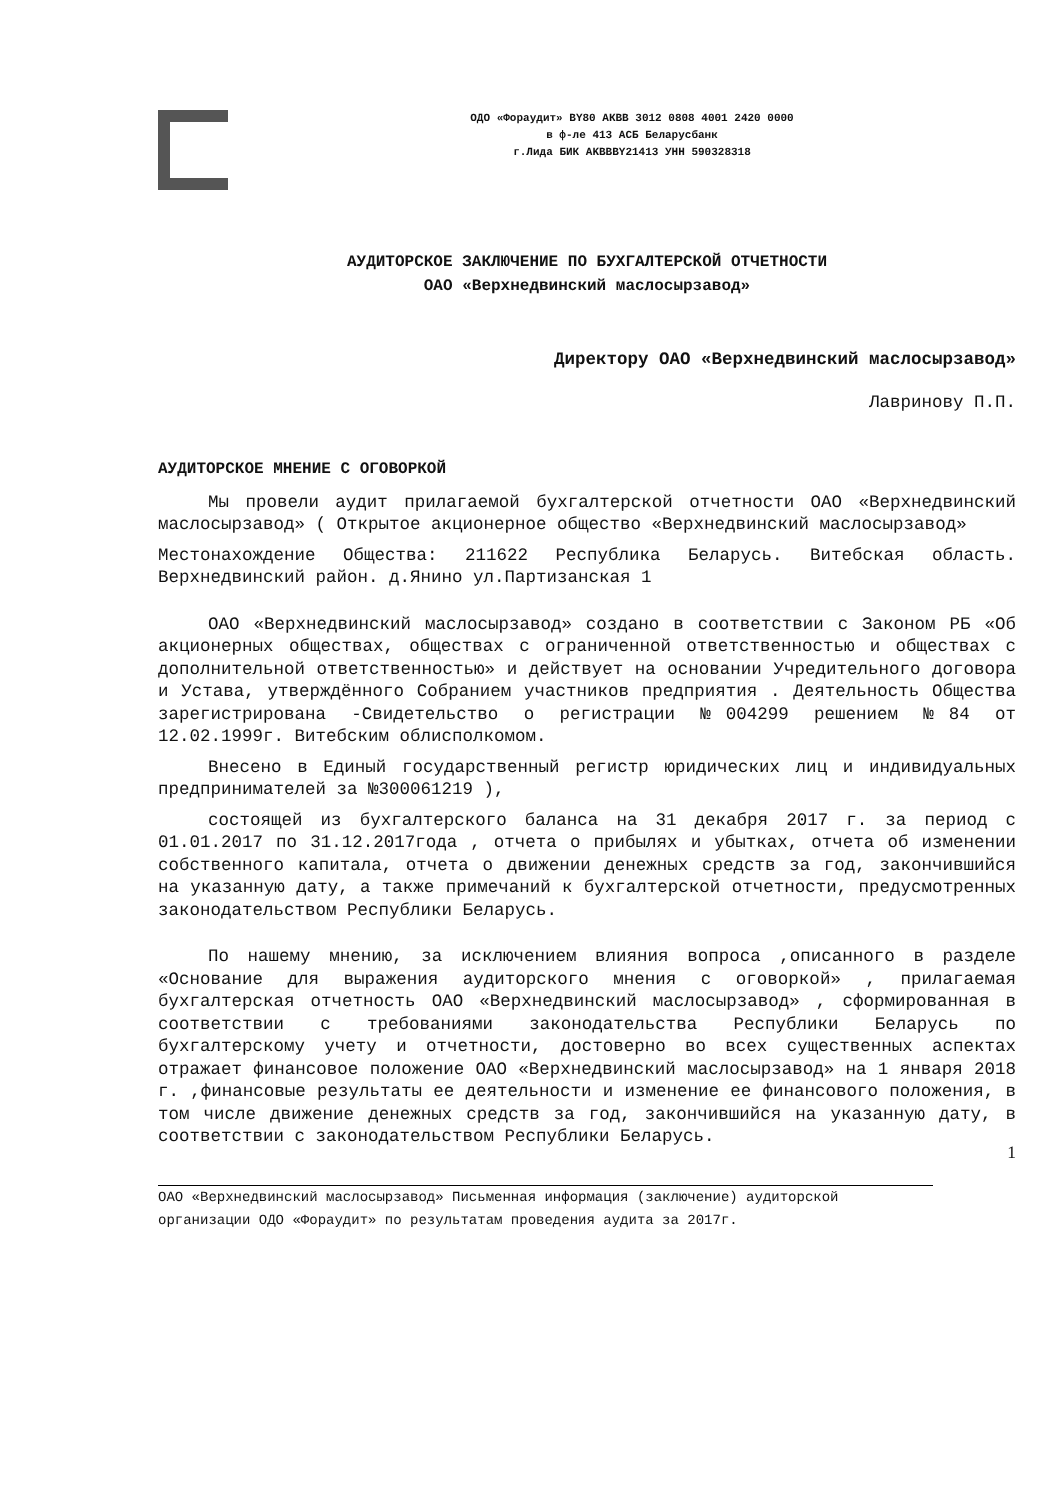ОДО «Фораудит» BY80 АКВВ 3012 0808 4001 2420 0000
в ф-ле 413 АСБ Беларусбанк
г.Лида БИК AKBBBY21413 УНН 590328318
АУДИТОРСКОЕ ЗАКЛЮЧЕНИЕ ПО БУХГАЛТЕРСКОЙ ОТЧЕТНОСТИ
ОАО «Верхнедвинский маслосырзавод»
Директору ОАО «Верхнедвинский маслосырзавод»
Лавринову П.П.
АУДИТОРСКОЕ МНЕНИЕ С ОГОВОРКОЙ
Мы провели аудит прилагаемой бухгалтерской отчетности ОАО «Верхнедвинский маслосырзавод» ( Открытое акционерное общество «Верхнедвинский маслосырзавод»
Местонахождение Общества: 211622 Республика Беларусь. Витебская область. Верхнедвинский район. д.Янино ул.Партизанская 1
ОАО «Верхнедвинский маслосырзавод» создано в соответствии с Законом РБ «Об акционерных обществах, обществах с ограниченной ответственностью и обществах с дополнительной ответственностью» и действует на основании Учредительного договора и Устава, утверждённого Собранием участников предприятия . Деятельность Общества зарегистрирована -Свидетельство о регистрации №004299 решением №84 от 12.02.1999г. Витебским облисполкомом.
Внесено в Единый государственный регистр юридических лиц и индивидуальных предпринимателей за №300061219 ),
состоящей из бухгалтерского баланса на 31 декабря 2017 г. за период с 01.01.2017 по 31.12.2017года , отчета о прибылях и убытках, отчета об изменении собственного капитала, отчета о движении денежных средств за год, закончившийся на указанную дату, а также примечаний к бухгалтерской отчетности, предусмотренных законодательством Республики Беларусь.
По нашему мнению, за исключением влияния вопроса ,описанного в разделе «Основание для выражения аудиторского мнения с оговоркой» , прилагаемая бухгалтерская отчетность ОАО «Верхнедвинский маслосырзавод» , сформированная в соответствии с требованиями законодательства Республики Беларусь по бухгалтерскому учету и отчетности, достоверно во всех существенных аспектах отражает финансовое положение ОАО «Верхнедвинский маслосырзавод» на 1 января 2018 г. ,финансовые результаты ее деятельности и изменение ее финансового положения, в том числе движение денежных средств за год, закончившийся на указанную дату, в соответствии с законодательством Республики Беларусь.
1
ОАО «Верхнедвинский маслосырзавод» Письменная информация (заключение) аудиторской организации ОДО «Фораудит» по результатам проведения аудита за 2017г.